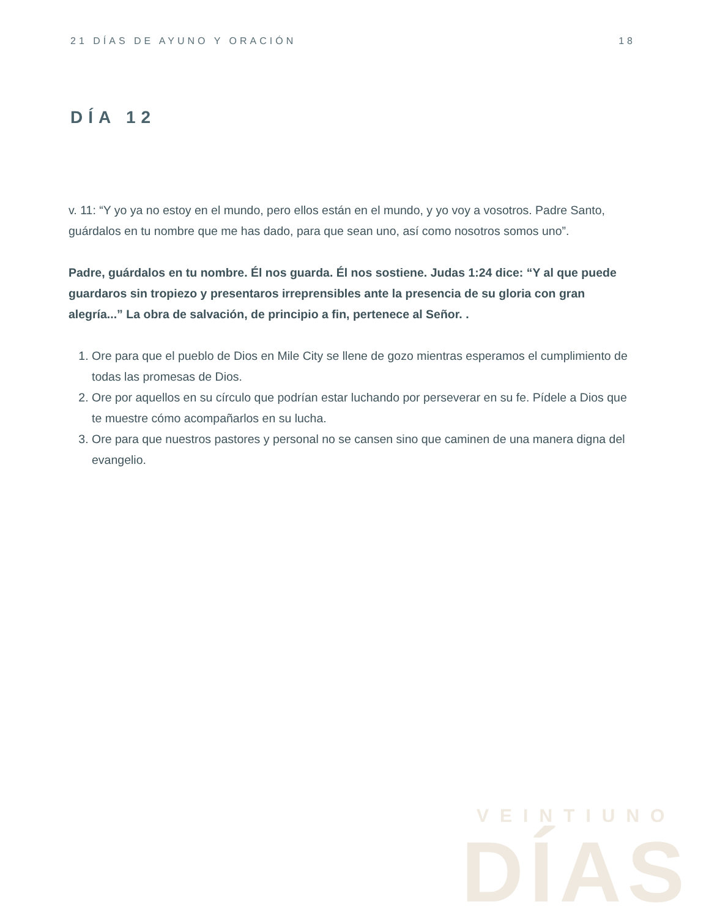21 DÍAS DE AYUNO Y ORACIÓN 18
DÍA 12
v. 11: “Y yo ya no estoy en el mundo, pero ellos están en el mundo, y yo voy a vosotros. Padre Santo, guárdalos en tu nombre que me has dado, para que sean uno, así como nosotros somos uno”.
Padre, guárdalos en tu nombre. Él nos guarda. Él nos sostiene. Judas 1:24 dice: “Y al que puede guardaros sin tropiezo y presentaros irreprensibles ante la presencia de su gloria con gran alegría...” La obra de salvación, de principio a fin, pertenece al Señor. .
1. Ore para que el pueblo de Dios en Mile City se llene de gozo mientras esperamos el cumplimiento de todas las promesas de Dios.
2. Ore por aquellos en su círculo que podrían estar luchando por perseverar en su fe. Pídele a Dios que te muestre cómo acompañarlos en su lucha.
3. Ore para que nuestros pastores y personal no se cansen sino que caminen de una manera digna del evangelio.
VEINTIUNO
DÍAS